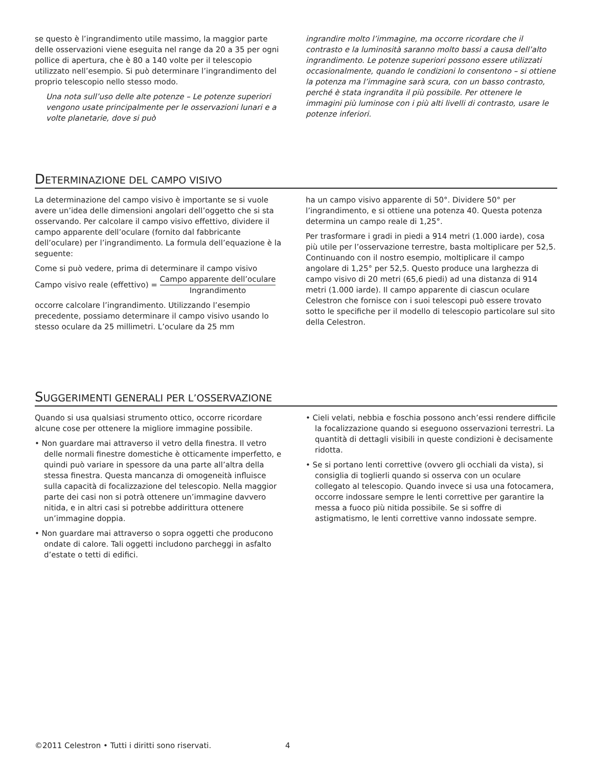se questo è l’ingrandimento utile massimo, la maggior parte delle osservazioni viene eseguita nel range da 20 a 35 per ogni pollice di apertura, che è 80 a 140 volte per il telescopio utilizzato nell’esempio. Si può determinare l’ingrandimento del proprio telescopio nello stesso modo.
Una nota sull’uso delle alte potenze – Le potenze superiori vengono usate principalmente per le osservazioni lunari e a volte planetarie, dove si può
ingrandire molto l’immagine, ma occorre ricordare che il contrasto e la luminosità saranno molto bassi a causa dell’alto ingrandimento. Le potenze superiori possono essere utilizzati occasionalmente, quando le condizioni lo consentono – si ottiene la potenza ma l’immagine sarà scura, con un basso contrasto, perché è stata ingrandita il più possibile. Per ottenere le immagini più luminose con i più alti livelli di contrasto, usare le potenze inferiori.
DETERMINAZIONE DEL CAMPO VISIVO
La determinazione del campo visivo è importante se si vuole avere un’idea delle dimensioni angolari dell’oggetto che si sta osservando. Per calcolare il campo visivo effettivo, dividere il campo apparente dell’oculare (fornito dal fabbricante dell’oculare) per l’ingrandimento. La formula dell’equazione è la seguente:
Come si può vedere, prima di determinare il campo visivo
Campo visivo reale (effettivo) = Campo apparente dell’oculare Ingrandimento
occorre calcolare l’ingrandimento. Utilizzando l’esempio precedente, possiamo determinare il campo visivo usando lo stesso oculare da 25 millimetri. L’oculare da 25 mm
ha un campo visivo apparente di 50°. Dividere 50° per l’ingrandimento, e si ottiene una potenza 40. Questa potenza determina un campo reale di 1,25°.
Per trasformare i gradi in piedi a 914 metri (1.000 iarde), cosa più utile per l’osservazione terrestre, basta moltiplicare per 52,5. Continuando con il nostro esempio, moltiplicare il campo angolare di 1,25° per 52,5. Questo produce una larghezza di campo visivo di 20 metri (65,6 piedi) ad una distanza di 914 metri (1.000 iarde). Il campo apparente di ciascun oculare Celestron che fornisce con i suoi telescopi può essere trovato sotto le specifiche per il modello di telescopio particolare sul sito della Celestron.
SUGGERIMENTI GENERALI PER L’OSSERVAZIONE
Quando si usa qualsiasi strumento ottico, occorre ricordare alcune cose per ottenere la migliore immagine possibile.
• Non guardare mai attraverso il vetro della finestra. Il vetro delle normali finestre domestiche è otticamente imperfetto, e quindi può variare in spessore da una parte all’altra della stessa finestra. Questa mancanza di omogeneità influisce sulla capacità di focalizzazione del telescopio. Nella maggior parte dei casi non si potrà ottenere un’immagine davvero nitida, e in altri casi si potrebbe addirittura ottenere un’immagine doppia.
• Non guardare mai attraverso o sopra oggetti che producono ondate di calore. Tali oggetti includono parcheggi in asfalto d’estate o tetti di edifici.
• Cieli velati, nebbia e foschia possono anch’essi rendere difficile la focalizzazione quando si eseguono osservazioni terrestri. La quantità di dettagli visibili in queste condizioni è decisamente ridotta.
• Se si portano lenti correttive (ovvero gli occhiali da vista), si consiglia di toglierli quando si osserva con un oculare collegato al telescopio. Quando invece si usa una fotocamera, occorre indossare sempre le lenti correttive per garantire la messa a fuoco più nitida possibile. Se si soffre di astigmatismo, le lenti correttive vanno indossate sempre.
©2011 Celestron • Tutti i diritti sono riservati. 4